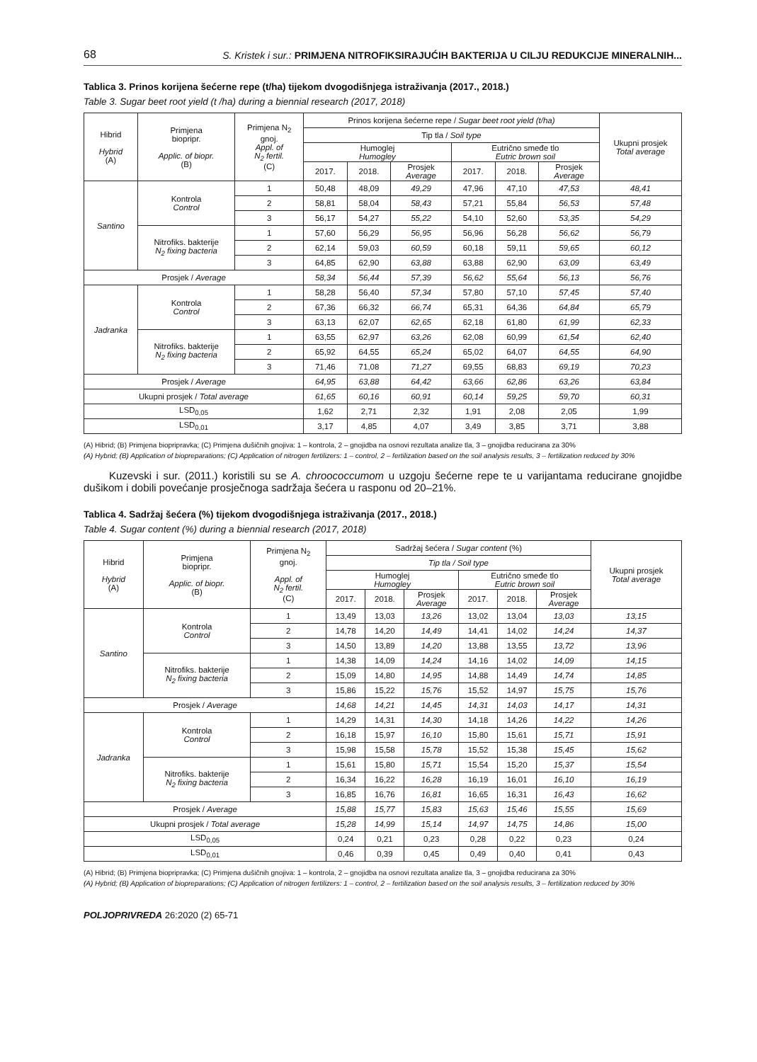68 S. Kristek i sur.: PRIMJENA NITROFIKSIRAJUĆIH BAKTERIJA U CILJU REDUKCIJE MINERALNIH...
Tablica 3. Prinos korijena šećerne repe (t/ha) tijekom dvogodišnjega istraživanja (2017., 2018.)
Table 3. Sugar beet root yield (t /ha) during a biennial research (2017, 2018)
| Hibrid Hybrid (A) | Primjena biopripr. Applic. of biopr. (B) | Primjena N<sub>2</sub> gnoj. Appl. of N<sub>2</sub> fertil. (C) | Prinos korijena šećerne repe / Sugar beet root yield (t/ha) | | | | | | Ukupni prosjek Total average |
| --- | --- | --- | --- | --- | --- | --- | --- | --- | --- |
| | | | Tip tla / Soil type | | | | | | |
| | | | Humoglej Humogley | | | Eutrično smeđe tlo Eutric brown soil | | | |
| | | | 2017. | 2018. | Prosjek Average | 2017. | 2018. | Prosjek Average | |
| Santino | Kontrola Control | 1 | 50,48 | 48,09 | 49,29 | 47,96 | 47,10 | 47,53 | 48,41 |
| | | 2 | 58,81 | 58,04 | 58,43 | 57,21 | 55,84 | 56,53 | 57,48 |
| | | 3 | 56,17 | 54,27 | 55,22 | 54,10 | 52,60 | 53,35 | 54,29 |
| | Nitrofiks. bakterije N<sub>2</sub> fixing bacteria | 1 | 57,60 | 56,29 | 56,95 | 56,96 | 56,28 | 56,62 | 56,79 |
| | | 2 | 62,14 | 59,03 | 60,59 | 60,18 | 59,11 | 59,65 | 60,12 |
| | | 3 | 64,85 | 62,90 | 63,88 | 63,88 | 62,90 | 63,09 | 63,49 |
| Prosjek / Average | | | 58,34 | 56,44 | 57,39 | 56,62 | 55,64 | 56,13 | 56,76 |
| Jadranka | Kontrola Control | 1 | 58,28 | 56,40 | 57,34 | 57,80 | 57,10 | 57,45 | 57,40 |
| | | 2 | 67,36 | 66,32 | 66,74 | 65,31 | 64,36 | 64,84 | 65,79 |
| | | 3 | 63,13 | 62,07 | 62,65 | 62,18 | 61,80 | 61,99 | 62,33 |
| | Nitrofiks. bakterije N<sub>2</sub> fixing bacteria | 1 | 63,55 | 62,97 | 63,26 | 62,08 | 60,99 | 61,54 | 62,40 |
| | | 2 | 65,92 | 64,55 | 65,24 | 65,02 | 64,07 | 64,55 | 64,90 |
| | | 3 | 71,46 | 71,08 | 71,27 | 69,55 | 68,83 | 69,19 | 70,23 |
| Prosjek / Average | | | 64,95 | 63,88 | 64,42 | 63,66 | 62,86 | 63,26 | 63,84 |
| Ukupni prosjek / Total average | | | 61,65 | 60,16 | 60,91 | 60,14 | 59,25 | 59,70 | 60,31 |
| LSD<sub>0,05</sub> | | | 1,62 | 2,71 | 2,32 | 1,91 | 2,08 | 2,05 | 1,99 |
| LSD<sub>0,01</sub> | | | 3,17 | 4,85 | 4,07 | 3,49 | 3,85 | 3,71 | 3,88 |
(A) Hibrid; (B) Primjena biopripravka; (C) Primjena dušičnih gnojiva: 1 – kontrola, 2 – gnojidba na osnovi rezultata analize tla, 3 – gnojidba reducirana za 30%
(A) Hybrid; (B) Application of biopreparations; (C) Application of nitrogen fertilizers: 1 – control, 2 – fertilization based on the soil analysis results, 3 – fertilization reduced by 30%
Kuzevski i sur. (2011.) koristili su se A. chroococcumom u uzgoju šećerne repe te u varijantama reducirane gnojidbe dušikom i dobili povećanje prosječnoga sadržaja šećera u rasponu od 20–21%.
Tablica 4. Sadržaj šećera (%) tijekom dvogodišnjega istraživanja (2017., 2018.)
Table 4. Sugar content (%) during a biennial research (2017, 2018)
| Hibrid Hybrid (A) | Primjena biopripr. Applic. of biopr. (B) | Primjena N<sub>2</sub> gnoj. Appl. of N<sub>2</sub> fertil. (C) | Sadržaj šećera / Sugar content (%) | | | | | | Ukupni prosjek Total average |
| --- | --- | --- | --- | --- | --- | --- | --- | --- | --- |
| | | | Tip tla / Soil type | | | | | | |
| | | | Humoglej Humogley | | | Eutrično smeđe tlo Eutric brown soil | | | |
| | | | 2017. | 2018. | Prosjek Average | 2017. | 2018. | Prosjek Average | |
| Santino | Kontrola Control | 1 | 13,49 | 13,03 | 13,26 | 13,02 | 13,04 | 13,03 | 13,15 |
| | | 2 | 14,78 | 14,20 | 14,49 | 14,41 | 14,02 | 14,24 | 14,37 |
| | | 3 | 14,50 | 13,89 | 14,20 | 13,88 | 13,55 | 13,72 | 13,96 |
| | Nitrofiks. bakterije N<sub>2</sub> fixing bacteria | 1 | 14,38 | 14,09 | 14,24 | 14,16 | 14,02 | 14,09 | 14,15 |
| | | 2 | 15,09 | 14,80 | 14,95 | 14,88 | 14,49 | 14,74 | 14,85 |
| | | 3 | 15,86 | 15,22 | 15,76 | 15,52 | 14,97 | 15,75 | 15,76 |
| Prosjek / Average | | | 14,68 | 14,21 | 14,45 | 14,31 | 14,03 | 14,17 | 14,31 |
| Jadranka | Kontrola Control | 1 | 14,29 | 14,31 | 14,30 | 14,18 | 14,26 | 14,22 | 14,26 |
| | | 2 | 16,18 | 15,97 | 16,10 | 15,80 | 15,61 | 15,71 | 15,91 |
| | | 3 | 15,98 | 15,58 | 15,78 | 15,52 | 15,38 | 15,45 | 15,62 |
| | Nitrofiks. bakterije N<sub>2</sub> fixing bacteria | 1 | 15,61 | 15,80 | 15,71 | 15,54 | 15,20 | 15,37 | 15,54 |
| | | 2 | 16,34 | 16,22 | 16,28 | 16,19 | 16,01 | 16,10 | 16,19 |
| | | 3 | 16,85 | 16,76 | 16,81 | 16,65 | 16,31 | 16,43 | 16,62 |
| Prosjek / Average | | | 15,88 | 15,77 | 15,83 | 15,63 | 15,46 | 15,55 | 15,69 |
| Ukupni prosjek / Total average | | | 15,28 | 14,99 | 15,14 | 14,97 | 14,75 | 14,86 | 15,00 |
| LSD<sub>0,05</sub> | | | 0,24 | 0,21 | 0,23 | 0,28 | 0,22 | 0,23 | 0,24 |
| LSD<sub>0,01</sub> | | | 0,46 | 0,39 | 0,45 | 0,49 | 0,40 | 0,41 | 0,43 |
(A) Hibrid; (B) Primjena biopripravka; (C) Primjena dušičnih gnojiva: 1 – kontrola, 2 – gnojidba na osnovi rezultata analize tla, 3 – gnojidba reducirana za 30%
(A) Hybrid; (B) Application of biopreparations; (C) Application of nitrogen fertilizers: 1 – control, 2 – fertilization based on the soil analysis results, 3 – fertilization reduced by 30%
POLJOPRIVREDA 26:2020 (2) 65-71